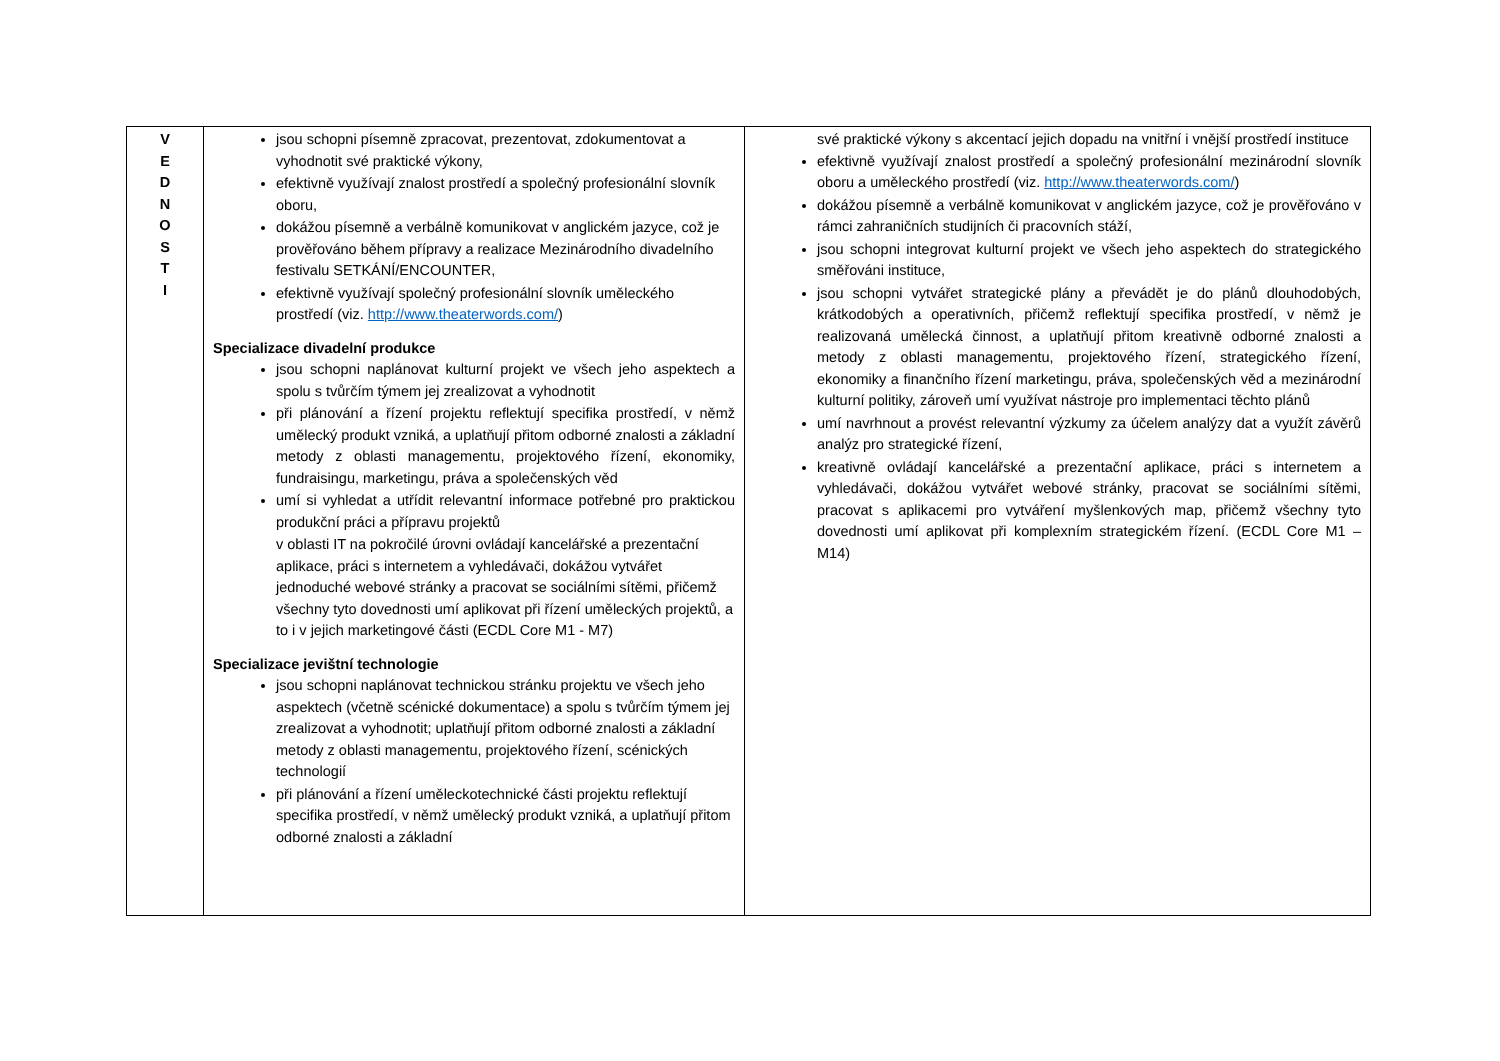| V E D N O S T I | jsou schopni písemně zpracovat, prezentovat, zdokumentovat a vyhodnotit své praktické výkony, efektivně využívají znalost prostředí a společný profesionální slovník oboru, dokážou písemně a verbálně komunikovat v anglickém jazyce, což je prověřováno během přípravy a realizace Mezinárodního divadelního festivalu SETKÁNÍ/ENCOUNTER, efektivně využívají společný profesionální slovník uměleckého prostředí (viz. http://www.theaterwords.com/ ) Specializace divadelní produkce jsou schopni naplánovat kulturní projekt ve všech jeho aspektech a spolu s tvůrčím týmem jej zrealizovat a vyhodnotit při plánování a řízení projektu reflektují specifika prostředí, v němž umělecký produkt vzniká, a uplatňují přitom odborné znalosti a základní metody z oblasti managementu, projektového řízení, ekonomiky, fundraisingu, marketingu, práva a společenských věd umí si vyhledat a utřídit relevantní informace potřebné pro praktickou produkční práci a přípravu projektů v oblasti IT na pokročilé úrovni ovládají kancelářské a prezentační aplikace, práci s internetem a vyhledávači, dokážou vytvářet jednoduché webové stránky a pracovat se sociálními sítěmi, přičemž všechny tyto dovednosti umí aplikovat při řízení uměleckých projektů, a to i v jejich marketingové části (ECDL Core M1 - M7) Specializace jevištní technologie jsou schopni naplánovat technickou stránku projektu ve všech jeho aspektech (včetně scénické dokumentace) a spolu s tvůrčím týmem jej zrealizovat a vyhodnotit; uplatňují přitom odborné znalosti a základní metody z oblasti managementu, projektového řízení, scénických technologií při plánování a řízení uměleckotechnické části projektu reflektují specifika prostředí, v němž umělecký produkt vzniká, a uplatňují přitom odborné znalosti a základní | své praktické výkony s akcentací jejich dopadu na vnitřní i vnější prostředí instituce efektivně využívají znalost prostředí a společný profesionální mezinárodní slovník oboru a uměleckého prostředí (viz. http://www.theaterwords.com/ ) dokážou písemně a verbálně komunikovat v anglickém jazyce, což je prověřováno v rámci zahraničních studijních či pracovních stáží, jsou schopni integrovat kulturní projekt ve všech jeho aspektech do strategického směřováni instituce, jsou schopni vytvářet strategické plány a převádět je do plánů dlouhodobých, krátkodobých a operativních, přičemž reflektují specifika prostředí, v němž je realizovaná umělecká činnost, a uplatňují přitom kreativně odborné znalosti a metody z oblasti managementu, projektového řízení, strategického řízení, ekonomiky a finančního řízení marketingu, práva, společenských věd a mezinárodní kulturní politiky, zároveň umí využívat nástroje pro implementaci těchto plánů umí navrhnout a provést relevantní výzkumy za účelem analýzy dat a využít závěrů analýz pro strategické řízení, kreativně ovládají kancelářské a prezentační aplikace, práci s internetem a vyhledávači, dokážou vytvářet webové stránky, pracovat se sociálními sítěmi, pracovat s aplikacemi pro vytváření myšlenkových map, přičemž všechny tyto dovednosti umí aplikovat při komplexním strategickém řízení. (ECDL Core M1 – M14) |